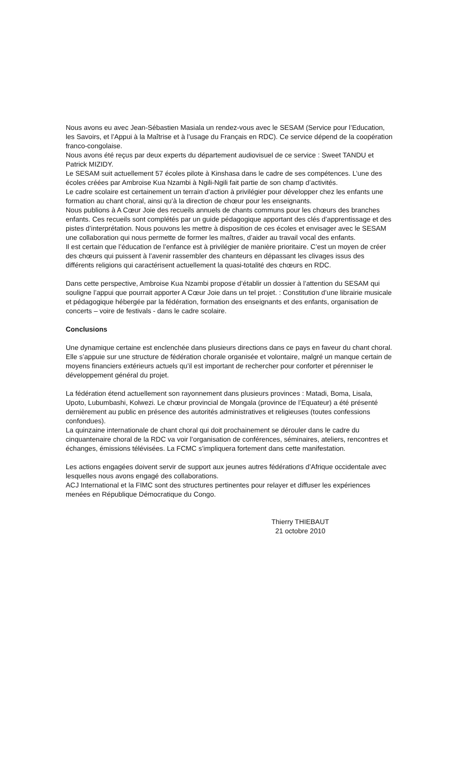Nous avons eu avec Jean-Sébastien Masiala un rendez-vous avec le SESAM (Service pour l’Education, les Savoirs, et l’Appui à la Maîtrise et à l’usage du Français en RDC). Ce service dépend de la coopération franco-congolaise.
Nous avons été reçus par deux experts du département audiovisuel de ce service : Sweet TANDU et Patrick MIZIDY.
Le SESAM suit actuellement 57 écoles pilote à Kinshasa dans le cadre de ses compétences. L’une des écoles créées par Ambroise Kua Nzambi à Ngili-Ngili fait partie de son champ d’activités.
Le cadre scolaire est certainement un terrain d’action à privilégier pour développer chez les enfants une formation au chant choral, ainsi qu’à la direction de chœur pour les enseignants.
Nous publions à A Cœur Joie des recueils annuels de chants communs pour les chœurs des branches enfants. Ces recueils sont complétés par un guide pédagogique apportant des clés d’apprentissage et des pistes d’interprétation. Nous pouvons les mettre à disposition de ces écoles et envisager avec le SESAM une collaboration qui nous permette de former les maîtres, d’aider au travail vocal des enfants.
Il est certain que l’éducation de l’enfance est à privilégier de manière prioritaire. C’est un moyen de créer des chœurs qui puissent à l’avenir rassembler des chanteurs en dépassant les clivages issus des différents religions qui caractérisent actuellement la quasi-totalité des chœurs en RDC.
Dans cette perspective, Ambroise Kua Nzambi propose d’établir un dossier à l’attention du SESAM qui souligne l’appui que pourrait apporter A Cœur Joie dans un tel projet. : Constitution d’une librairie musicale et pédagogique hébergée par la fédération, formation des enseignants et des enfants, organisation de concerts – voire de festivals - dans le cadre scolaire.
Conclusions
Une dynamique certaine est enclenchée dans plusieurs directions dans ce pays en faveur du chant choral. Elle s’appuie sur une structure de fédération chorale organisée et volontaire, malgré un manque certain de moyens financiers extérieurs actuels qu’il est important de rechercher pour conforter et pérenniser le développement général du projet.
La fédération étend actuellement son rayonnement dans plusieurs provinces : Matadi, Boma, Lisala, Upoto, Lubumbashi, Kolwezi. Le chœur provincial de Mongala (province de l’Equateur) a été présenté dernièrement au public en présence des autorités administratives et religieuses (toutes confessions confondues).
La quinzaine internationale de chant choral qui doit prochainement se dérouler dans le cadre du cinquantenaire choral de la RDC va voir l’organisation de conférences, séminaires, ateliers, rencontres et échanges, émissions télévisées. La FCMC s’impliquera fortement dans cette manifestation.
Les actions engagées doivent servir de support aux jeunes autres fédérations d’Afrique occidentale avec lesquelles nous avons engagé des collaborations.
ACJ International et la FIMC sont des structures pertinentes pour relayer et diffuser les expériences menées en République Démocratique du Congo.
Thierry THIEBAUT
21 octobre 2010